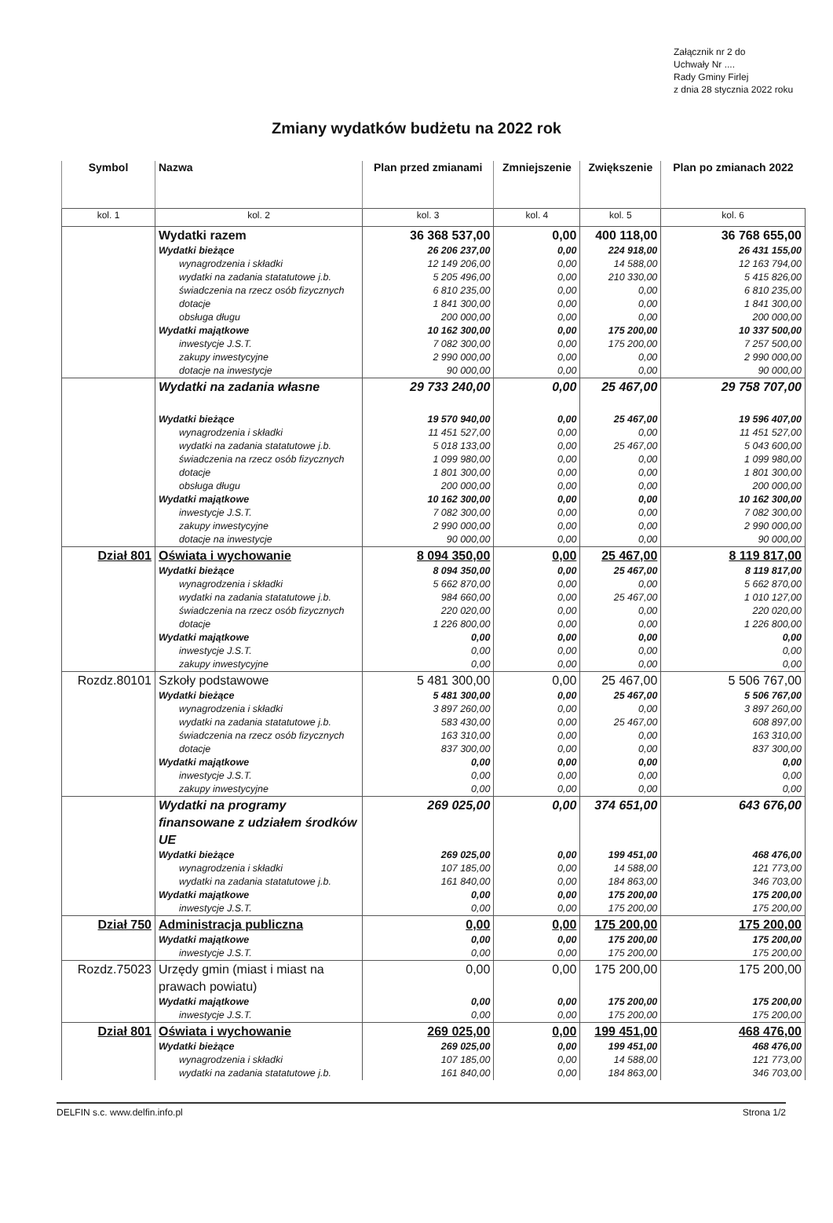Załącznik nr 2 do
Uchwały Nr ....
Rady Gminy Firlej
z dnia 28 stycznia 2022 roku
Zmiany wydatków budżetu na 2022 rok
| Symbol | Nazwa | Plan przed zmianami | Zmniejszenie | Zwiększenie | Plan po zmianach 2022 |
| --- | --- | --- | --- | --- | --- |
| kol. 1 | kol. 2 | kol. 3 | kol. 4 | kol. 5 | kol. 6 |
| | Wydatki razem | 36 368 537,00 | 0,00 | 400 118,00 | 36 768 655,00 |
| | Wydatki bieżące | 26 206 237,00 | 0,00 | 224 918,00 | 26 431 155,00 |
| | wynagrodzenia i składki | 12 149 206,00 | 0,00 | 14 588,00 | 12 163 794,00 |
| | wydatki na zadania statatutowe j.b. | 5 205 496,00 | 0,00 | 210 330,00 | 5 415 826,00 |
| | świadczenia na rzecz osób fizycznych | 6 810 235,00 | 0,00 | 0,00 | 6 810 235,00 |
| | dotacje | 1 841 300,00 | 0,00 | 0,00 | 1 841 300,00 |
| | obsługa długu | 200 000,00 | 0,00 | 0,00 | 200 000,00 |
| | Wydatki majątkowe | 10 162 300,00 | 0,00 | 175 200,00 | 10 337 500,00 |
| | inwestycje J.S.T. | 7 082 300,00 | 0,00 | 175 200,00 | 7 257 500,00 |
| | zakupy inwestycyjne | 2 990 000,00 | 0,00 | 0,00 | 2 990 000,00 |
| | dotacje na inwestycje | 90 000,00 | 0,00 | 0,00 | 90 000,00 |
| | Wydatki na zadania własne | 29 733 240,00 | 0,00 | 25 467,00 | 29 758 707,00 |
| | Wydatki bieżące | 19 570 940,00 | 0,00 | 25 467,00 | 19 596 407,00 |
| | wynagrodzenia i składki | 11 451 527,00 | 0,00 | 0,00 | 11 451 527,00 |
| | wydatki na zadania statatutowe j.b. | 5 018 133,00 | 0,00 | 25 467,00 | 5 043 600,00 |
| | świadczenia na rzecz osób fizycznych | 1 099 980,00 | 0,00 | 0,00 | 1 099 980,00 |
| | dotacje | 1 801 300,00 | 0,00 | 0,00 | 1 801 300,00 |
| | obsługa długu | 200 000,00 | 0,00 | 0,00 | 200 000,00 |
| | Wydatki majątkowe | 10 162 300,00 | 0,00 | 0,00 | 10 162 300,00 |
| | inwestycje J.S.T. | 7 082 300,00 | 0,00 | 0,00 | 7 082 300,00 |
| | zakupy inwestycyjne | 2 990 000,00 | 0,00 | 0,00 | 2 990 000,00 |
| | dotacje na inwestycje | 90 000,00 | 0,00 | 0,00 | 90 000,00 |
| Dział 801 | Oświata i wychowanie | 8 094 350,00 | 0,00 | 25 467,00 | 8 119 817,00 |
| | Wydatki bieżące | 8 094 350,00 | 0,00 | 25 467,00 | 8 119 817,00 |
| | wynagrodzenia i składki | 5 662 870,00 | 0,00 | 0,00 | 5 662 870,00 |
| | wydatki na zadania statatutowe j.b. | 984 660,00 | 0,00 | 25 467,00 | 1 010 127,00 |
| | świadczenia na rzecz osób fizycznych | 220 020,00 | 0,00 | 0,00 | 220 020,00 |
| | dotacje | 1 226 800,00 | 0,00 | 0,00 | 1 226 800,00 |
| | Wydatki majątkowe | 0,00 | 0,00 | 0,00 | 0,00 |
| | inwestycje J.S.T. | 0,00 | 0,00 | 0,00 | 0,00 |
| | zakupy inwestycyjne | 0,00 | 0,00 | 0,00 | 0,00 |
| Rozdz.80101 | Szkoły podstawowe | 5 481 300,00 | 0,00 | 25 467,00 | 5 506 767,00 |
| | Wydatki bieżące | 5 481 300,00 | 0,00 | 25 467,00 | 5 506 767,00 |
| | wynagrodzenia i składki | 3 897 260,00 | 0,00 | 0,00 | 3 897 260,00 |
| | wydatki na zadania statatutowe j.b. | 583 430,00 | 0,00 | 25 467,00 | 608 897,00 |
| | świadczenia na rzecz osób fizycznych | 163 310,00 | 0,00 | 0,00 | 163 310,00 |
| | dotacje | 837 300,00 | 0,00 | 0,00 | 837 300,00 |
| | Wydatki majątkowe | 0,00 | 0,00 | 0,00 | 0,00 |
| | inwestycje J.S.T. | 0,00 | 0,00 | 0,00 | 0,00 |
| | zakupy inwestycyjne | 0,00 | 0,00 | 0,00 | 0,00 |
| | Wydatki na programy finansowane z udziałem środków UE | 269 025,00 | 0,00 | 374 651,00 | 643 676,00 |
| | Wydatki bieżące | 269 025,00 | 0,00 | 199 451,00 | 468 476,00 |
| | wynagrodzenia i składki | 107 185,00 | 0,00 | 14 588,00 | 121 773,00 |
| | wydatki na zadania statatutowe j.b. | 161 840,00 | 0,00 | 184 863,00 | 346 703,00 |
| | Wydatki majątkowe | 0,00 | 0,00 | 175 200,00 | 175 200,00 |
| | inwestycje J.S.T. | 0,00 | 0,00 | 175 200,00 | 175 200,00 |
| Dział 750 | Administracja publiczna | 0,00 | 0,00 | 175 200,00 | 175 200,00 |
| | Wydatki majątkowe | 0,00 | 0,00 | 175 200,00 | 175 200,00 |
| | inwestycje J.S.T. | 0,00 | 0,00 | 175 200,00 | 175 200,00 |
| Rozdz.75023 | Urzędy gmin (miast i miast na prawach powiatu) | 0,00 | 0,00 | 175 200,00 | 175 200,00 |
| | Wydatki majątkowe | 0,00 | 0,00 | 175 200,00 | 175 200,00 |
| | inwestycje J.S.T. | 0,00 | 0,00 | 175 200,00 | 175 200,00 |
| Dział 801 | Oświata i wychowanie | 269 025,00 | 0,00 | 199 451,00 | 468 476,00 |
| | Wydatki bieżące | 269 025,00 | 0,00 | 199 451,00 | 468 476,00 |
| | wynagrodzenia i składki | 107 185,00 | 0,00 | 14 588,00 | 121 773,00 |
| | wydatki na zadania statatutowe j.b. | 161 840,00 | 0,00 | 184 863,00 | 346 703,00 |
DELFIN s.c. www.delfin.info.pl Strona 1/2